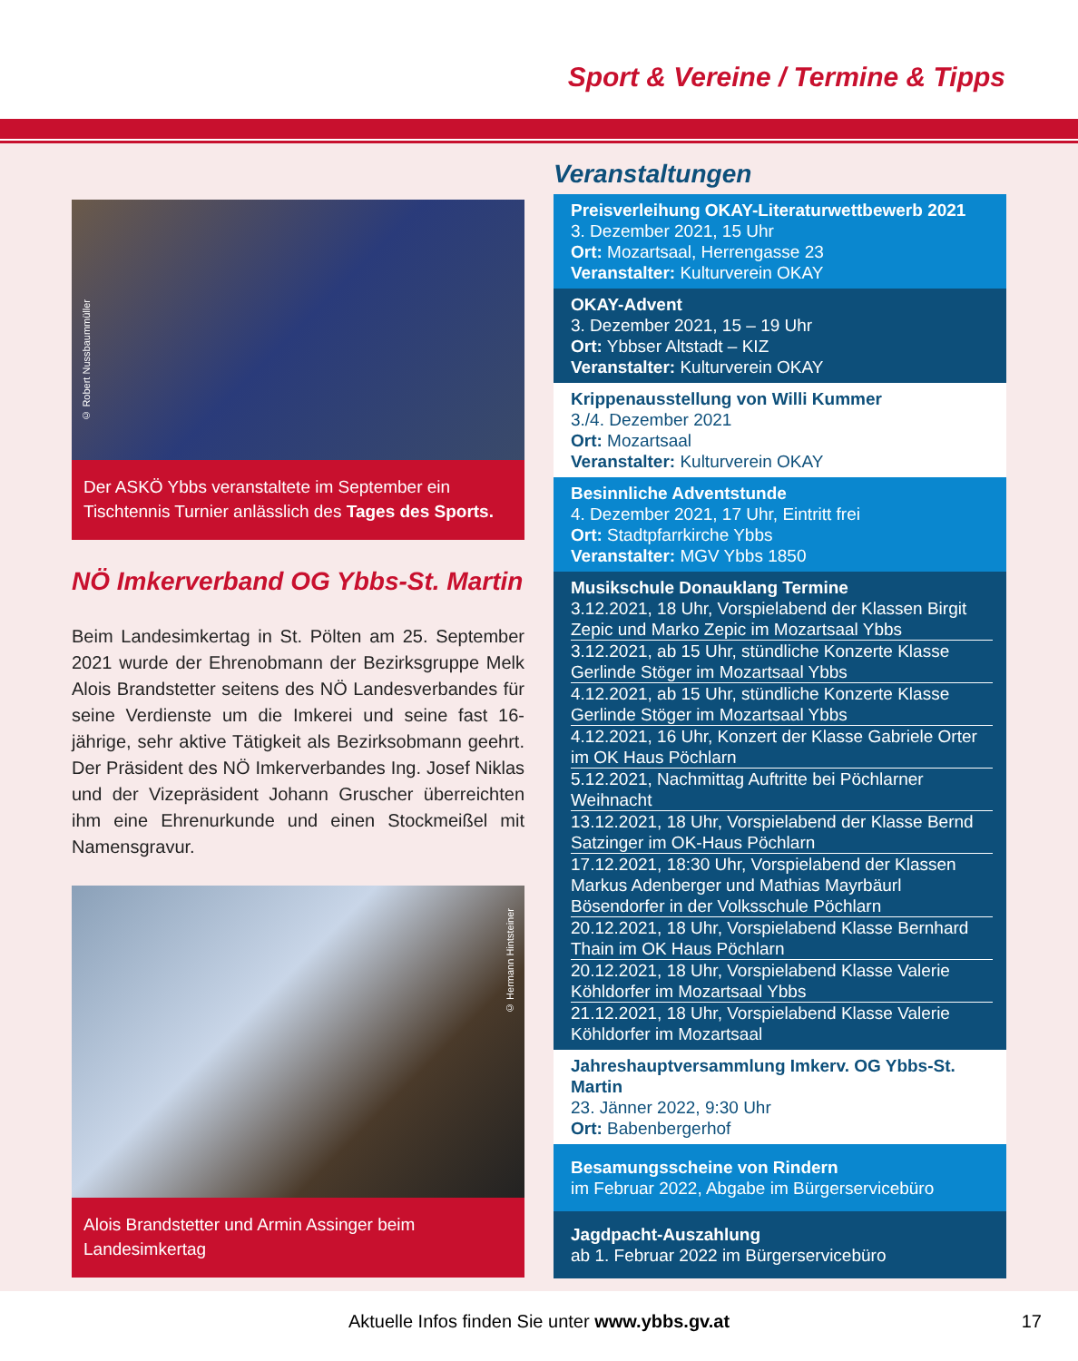Sport & Vereine / Termine & Tipps
© Robert Nussbaummüller
Der ASKÖ Ybbs veranstaltete im September ein Tischtennis Turnier anlässlich des Tages des Sports.
NÖ Imkerverband OG Ybbs-St. Martin
Beim Landesimkertag in St. Pölten am 25. September 2021 wurde der Ehrenobmann der Bezirksgruppe Melk Alois Brandstetter seitens des NÖ Landesverbandes für seine Verdienste um die Imkerei und seine fast 16-jährige, sehr aktive Tätigkeit als Bezirksobmann geehrt. Der Präsident des NÖ Imkerverbandes Ing. Josef Niklas und der Vizepräsident Johann Gruscher überreichten ihm eine Ehrenurkunde und einen Stockmeißel mit Namensgravur.
© Hermann Hintsteiner
Alois Brandstetter und Armin Assinger beim Landesimkertag
Veranstaltungen
Preisverleihung OKAY-Literaturwettbewerb 2021
3. Dezember 2021, 15 Uhr
Ort: Mozartsaal, Herrengasse 23
Veranstalter: Kulturverein OKAY
OKAY-Advent
3. Dezember 2021, 15 – 19 Uhr
Ort: Ybbser Altstadt – KIZ
Veranstalter: Kulturverein OKAY
Krippenausstellung von Willi Kummer
3./4. Dezember 2021
Ort: Mozartsaal
Veranstalter: Kulturverein OKAY
Besinnliche Adventstunde
4. Dezember 2021, 17 Uhr, Eintritt frei
Ort: Stadtpfarrkirche Ybbs
Veranstalter: MGV Ybbs 1850
Musikschule Donauklang Termine
3.12.2021, 18 Uhr, Vorspielabend der Klassen Birgit Zepic und Marko Zepic im Mozartsaal Ybbs
3.12.2021, ab 15 Uhr, stündliche Konzerte Klasse Gerlinde Stöger im Mozartsaal Ybbs
4.12.2021, ab 15 Uhr, stündliche Konzerte Klasse Gerlinde Stöger im Mozartsaal Ybbs
4.12.2021, 16 Uhr, Konzert der Klasse Gabriele Orter im OK Haus Pöchlarn
5.12.2021, Nachmittag Auftritte bei Pöchlarner Weihnacht
13.12.2021, 18 Uhr, Vorspielabend der Klasse Bernd Satzinger im OK-Haus Pöchlarn
17.12.2021, 18:30 Uhr, Vorspielabend der Klassen Markus Adenberger und Mathias Mayrbäurl Bösendorfer in der Volksschule Pöchlarn
20.12.2021, 18 Uhr, Vorspielabend Klasse Bernhard Thain im OK Haus Pöchlarn
20.12.2021, 18 Uhr, Vorspielabend Klasse Valerie Köhldorfer im Mozartsaal Ybbs
21.12.2021, 18 Uhr, Vorspielabend Klasse Valerie Köhldorfer im Mozartsaal
Jahreshauptversammlung Imkerv. OG Ybbs-St. Martin
23. Jänner 2022, 9:30 Uhr
Ort: Babenbergerhof
Besamungsscheine von Rindern
im Februar 2022, Abgabe im Bürgerservicebüro
Jagdpacht-Auszahlung
ab 1. Februar 2022 im Bürgerservicebüro
Aktuelle Infos finden Sie unter www.ybbs.gv.at 17